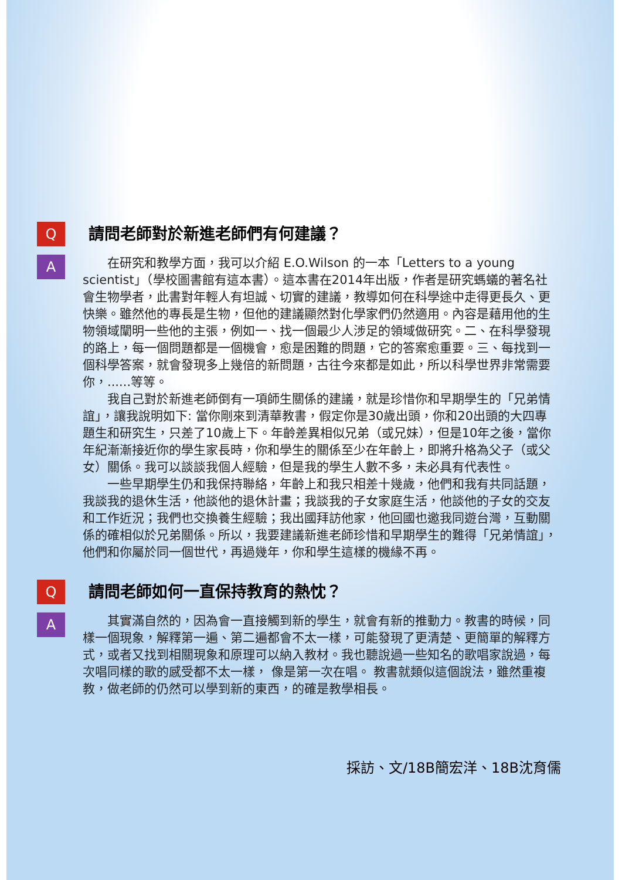Q
請問老師對於新進老師們有何建議？
A
在研究和教學方面，我可以介紹 E.O.Wilson 的一本「Letters to a young scientist」（學校圖書館有這本書）。這本書在2014年出版，作者是研究螞蟻的著名社會生物學者，此書對年輕人有坦誠、切實的建議，教導如何在科學途中走得更長久、更快樂。雖然他的專長是生物，但他的建議顯然對化學家們仍然適用。內容是藉用他的生物領域闡明一些他的主張，例如一、找一個最少人涉足的領域做研究。二、在科學發現的路上，每一個問題都是一個機會，愈是困難的問題，它的答案愈重要。三、每找到一個科學答案，就會發現多上幾倍的新問題，古往今來都是如此，所以科學世界非常需要你，......等等。
我自己對於新進老師倒有一項師生關係的建議，就是珍惜你和早期學生的「兄弟情誼」，讓我說明如下: 當你剛來到清華教書，假定你是30歲出頭，你和20出頭的大四專題生和研究生，只差了10歲上下。年齡差異相似兄弟（或兄妹），但是10年之後，當你年紀漸漸接近你的學生家長時，你和學生的關係至少在年齡上，即將升格為父子（或父女）關係。我可以談談我個人經驗，但是我的學生人數不多，未必具有代表性。
一些早期學生仍和我保持聯絡，年齡上和我只相差十幾歲，他們和我有共同話題，我談我的退休生活，他談他的退休計畫；我談我的子女家庭生活，他談他的子女的交友和工作近況；我們也交換養生經驗；我出國拜訪他家，他回國也邀我同遊台灣，互動關係的確相似於兄弟關係。所以，我要建議新進老師珍惜和早期學生的難得「兄弟情誼」，他們和你屬於同一個世代，再過幾年，你和學生這樣的機緣不再。
Q
請問老師如何一直保持教育的熱忱？
A
其實滿自然的，因為會一直接觸到新的學生，就會有新的推動力。教書的時候，同樣一個現象，解釋第一遍、第二遍都會不太一樣，可能發現了更清楚、更簡單的解釋方式，或者又找到相關現象和原理可以納入教材。我也聽說過一些知名的歌唱家說過，每次唱同樣的歌的感受都不太一樣， 像是第一次在唱。 教書就類似這個說法，雖然重複教，做老師的仍然可以學到新的東西，的確是教學相長。
採訪、文/18B簡宏洋、18B沈育儒